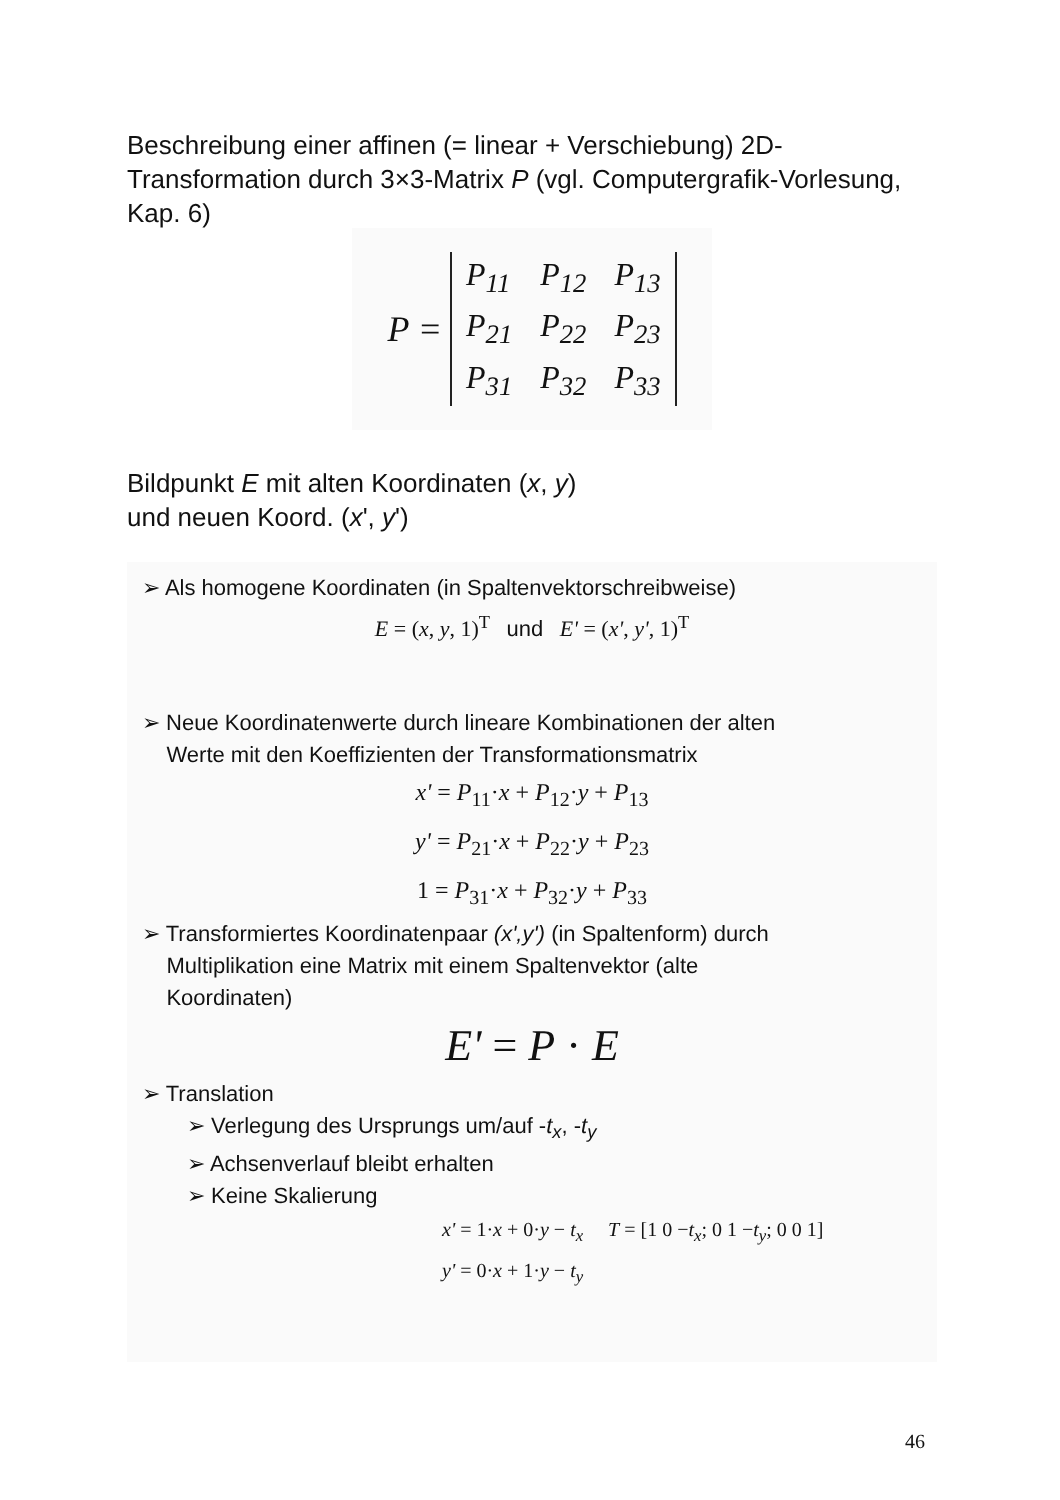Beschreibung einer affinen (= linear + Verschiebung) 2D-Transformation durch 3×3-Matrix P (vgl. Computergrafik-Vorlesung, Kap. 6)
P =
| P<sub>11</sub> | P<sub>12</sub> | P<sub>13</sub> |
| P<sub>21</sub> | P<sub>22</sub> | P<sub>23</sub> |
| P<sub>31</sub> | P<sub>32</sub> | P<sub>33</sub> |
Bildpunkt E mit alten Koordinaten (x, y)
und neuen Koord. (x', y')
➢ Als homogene Koordinaten (in Spaltenvektorschreibweise)
E = (x, y, 1)<sup>T</sup> und E' = (x', y', 1)<sup>T</sup>
➢ Neue Koordinatenwerte durch lineare Kombinationen der alten
Werte mit den Koeffizienten der Transformationsmatrix
x' = P<sub>11</sub>·x + P<sub>12</sub>·y + P<sub>13</sub>
y' = P<sub>21</sub>·x + P<sub>22</sub>·y + P<sub>23</sub>
1 = P<sub>31</sub>·x + P<sub>32</sub>·y + P<sub>33</sub>
➢ Transformiertes Koordinatenpaar (x',y') (in Spaltenform) durch
Multiplikation eine Matrix mit einem Spaltenvektor (alte
Koordinaten)
E' = P · E
➢ Translation
➢ Verlegung des Ursprungs um/auf -t<sub>x</sub>, -t<sub>y</sub>
➢ Achsenverlauf bleibt erhalten
➢ Keine Skalierung
x' = 1·x + 0·y − t<sub>x</sub> T = [1 0 −t<sub>x</sub>; 0 1 −t<sub>y</sub>; 0 0 1]
y' = 0·x + 1·y − t<sub>y</sub>
46